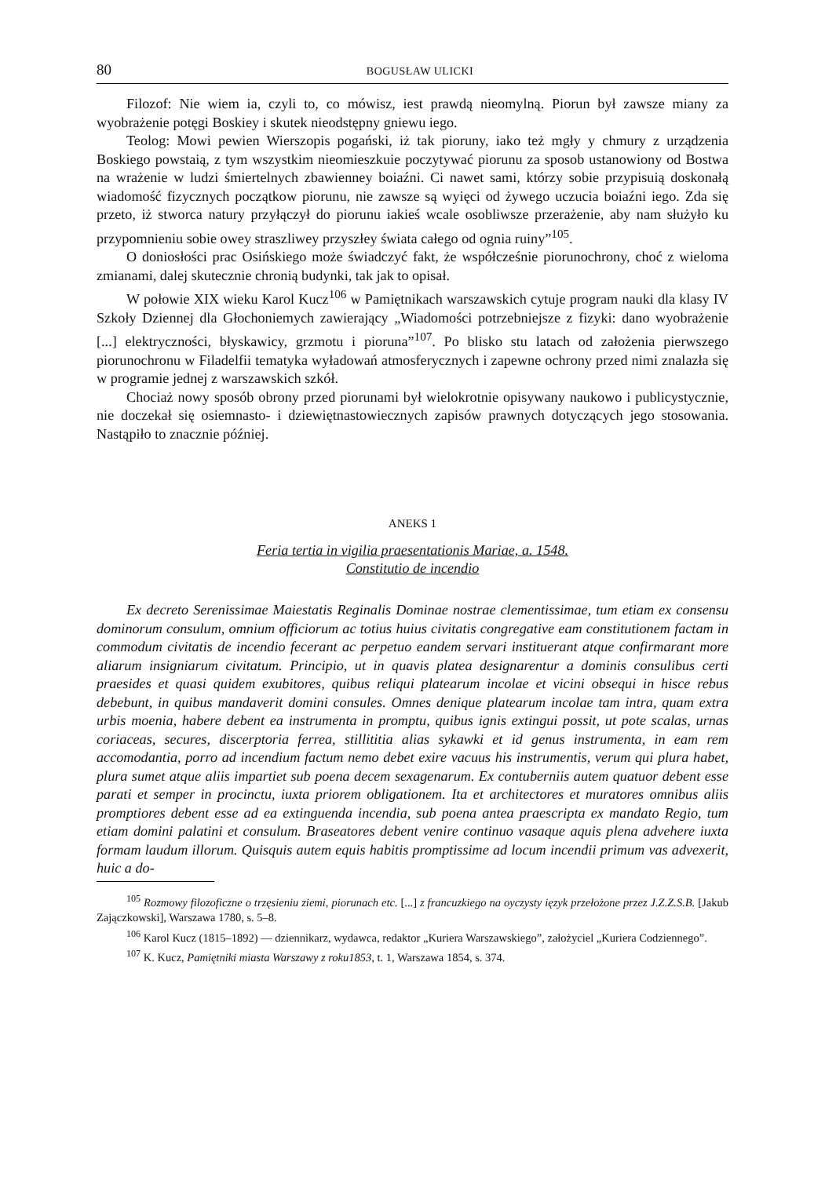80 BOGUSŁAW ULICKI
Filozof: Nie wiem ia, czyli to, co mówisz, iest prawdą nieomylną. Piorun był zawsze miany za wyobrażenie potęgi Boskiey i skutek nieodstępny gniewu iego.
Teolog: Mowi pewien Wierszopis pogański, iż tak pioruny, iako też mgły y chmury z urządzenia Boskiego powstaią, z tym wszystkim nieomieszkuie poczytywać piorunu za sposob ustanowiony od Bostwa na wrażenie w ludzi śmiertelnych zbawienney boiaźni. Ci nawet sami, którzy sobie przypisuią doskonałą wiadomość fizycznych początkow piorunu, nie zawsze są wyięci od żywego uczucia boiaźni iego. Zda się przeto, iż stworca natury przyłączył do piorunu iakieś wcale osobliwsze przerażenie, aby nam służyło ku przypomnieniu sobie owey straszliwey przyszłey świata całego od ognia ruiny”<sup>105</sup>.
O doniosłości prac Osińskiego może świadczyć fakt, że współcześnie piorunochrony, choć z wieloma zmianami, dalej skutecznie chronią budynki, tak jak to opisał.
W połowie XIX wieku Karol Kucz<sup>106</sup> w Pamiętnikach warszawskich cytuje program nauki dla klasy IV Szkoły Dziennej dla Głochoniemych zawierający „Wiadomości potrzebniejsze z fizyki: dano wyobrażenie [...] elektryczności, błyskawicy, grzmotu i pioruna”<sup>107</sup>. Po blisko stu latach od założenia pierwszego piorunochronu w Filadelfii tematyka wyładowań atmosferycznych i zapewne ochrony przed nimi znalazła się w programie jednej z warszawskich szkół.
Chociaż nowy sposób obrony przed piorunami był wielokrotnie opisywany naukowo i publicystycznie, nie doczekał się osiemnasto- i dziewiętnastowiecznych zapisów prawnych dotyczących jego stosowania. Nastąpiło to znacznie później.
ANEKS 1
Feria tertia in vigilia praesentationis Mariae, a. 1548.
Constitutio de incendio
Ex decreto Serenissimae Maiestatis Reginalis Dominae nostrae clementissimae, tum etiam ex consensu dominorum consulum, omnium officiorum ac totius huius civitatis congregative eam constitutionem factam in commodum civitatis de incendio fecerant ac perpetuo eandem servari instituerant atque confirmarant more aliarum insigniarum civitatum. Principio, ut in quavis platea designarentur a dominis consulibus certi praesides et quasi quidem exubitores, quibus reliqui platearum incolae et vicini obsequi in hisce rebus debebunt, in quibus mandaverit domini consules. Omnes denique platearum incolae tam intra, quam extra urbis moenia, habere debent ea instrumenta in promptu, quibus ignis extingui possit, ut pote scalas, urnas coriaceas, secures, discerptoria ferrea, stillititia alias sykawki et id genus instrumenta, in eam rem accomodantia, porro ad incendium factum nemo debet exire vacuus his instrumentis, verum qui plura habet, plura sumet atque aliis impartiet sub poena decem sexagenarum. Ex contuberniis autem quatuor debent esse parati et semper in procinctu, iuxta priorem obligationem. Ita et architectores et muratores omnibus aliis promptiores debent esse ad ea extinguenda incendia, sub poena antea praescripta ex mandato Regio, tum etiam domini palatini et consulum. Braseatores debent venire continuo vasaque aquis plena advehere iuxta formam laudum illorum. Quisquis autem equis habitis promptissime ad locum incendii primum vas advexerit, huic a do-
<sup>105</sup> Rozmowy filozoficzne o trzęsieniu ziemi, piorunach etc. [...] z francuzkiego na oyczysty ięzyk przełożone przez J.Z.Z.S.B. [Jakub Zajączkowski], Warszawa 1780, s. 5–8.
<sup>106</sup> Karol Kucz (1815–1892) — dziennikarz, wydawca, redaktor „Kuriera Warszawskiego”, założyciel „Kuriera Codziennego”.
<sup>107</sup> K. Kucz, Pamiętniki miasta Warszawy z roku1853, t. 1, Warszawa 1854, s. 374.